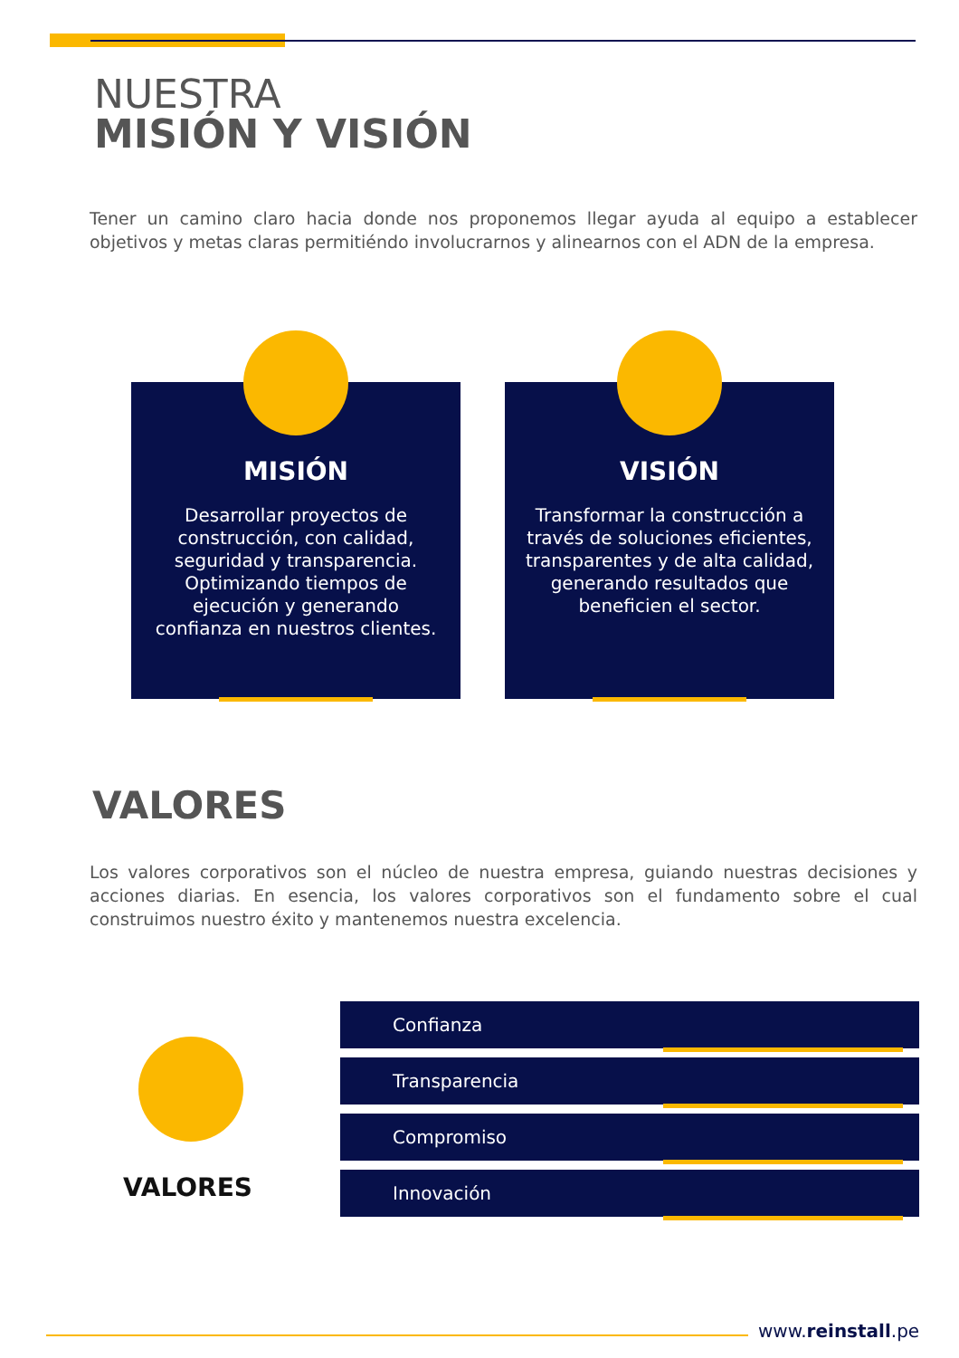NUESTRA
MISIÓN Y VISIÓN
Tener un camino claro hacia donde nos proponemos llegar ayuda al equipo a establecer objetivos y metas claras permitiéndo involucrarnos y alinearnos con el ADN de la empresa.
MISIÓN
Desarrollar proyectos de construcción, con calidad, seguridad y transparencia. Optimizando tiempos de ejecución y generando confianza en nuestros clientes.
VISIÓN
Transformar la construcción a través de soluciones eficientes, transparentes y de alta calidad, generando resultados que beneficien el sector.
VALORES
Los valores corporativos son el núcleo de nuestra empresa, guiando nuestras decisiones y acciones diarias. En esencia, los valores corporativos son el fundamento sobre el cual construimos nuestro éxito y mantenemos nuestra excelencia.
VALORES
Confianza
Transparencia
Compromiso
Innovación
www.reinstall.pe